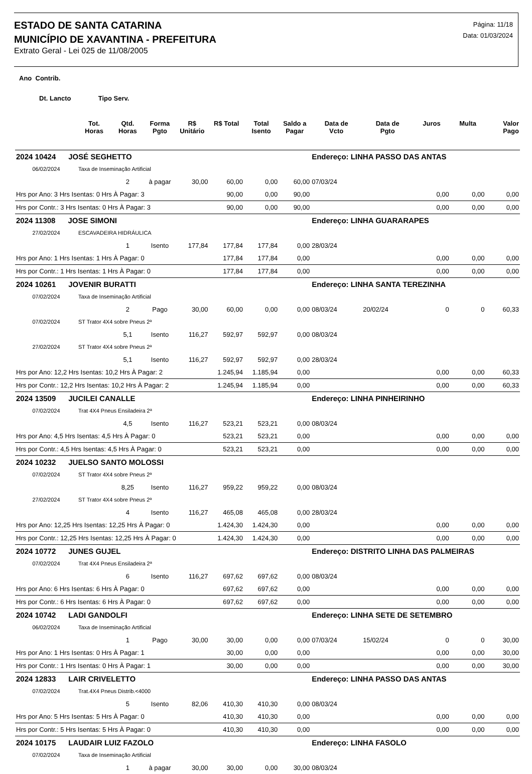ESTADO DE SANTA CATARINA
MUNICÍPIO DE XAVANTINA - PREFEITURA
Extrato Geral - Lei 025 de 11/08/2005
Página: 11/18
Data: 01/03/2024
| Ano Contrib. | | | | | | | | | | | | |
| --- | --- | --- | --- | --- | --- | --- | --- | --- | --- | --- | --- | --- |
| Dt. Lancto Tipo Serv. | | | | | | | | | | | | |
| | Tot. Horas | Qtd. Horas | Forma Pgto | R$ Unitário | R$ Total | Total Isento | Saldo a Pagar | Data de Vcto | Data de Pgto | Juros | Multa | Valor Pago |
| 2024 10424 JOSÉ SEGHETTO | | | | | | | | Endereço: LINHA PASSO DAS ANTAS | | | | |
| 06/02/2024 | Taxa de Inseminação Artificial | | | | | | | | | | | |
| | | 2 | à pagar | 30,00 | 60,00 | 0,00 | 60,00 | 07/03/24 | | | | |
| Hrs por Ano: 3 Hrs Isentas: 0 Hrs À Pagar: 3 | | | | | 90,00 | 0,00 | 90,00 | | | 0,00 | 0,00 | 0,00 |
| Hrs por Contr.: 3 Hrs Isentas: 0 Hrs À Pagar: 3 | | | | | 90,00 | 0,00 | 90,00 | | | 0,00 | 0,00 | 0,00 |
| 2024 11308 JOSE SIMONI | | | | | | | | Endereço: LINHA GUARARAPES | | | | |
| 27/02/2024 | ESCAVADEIRA HIDRÁULICA | | | | | | | | | | | |
| | | 1 | Isento | 177,84 | 177,84 | 177,84 | 0,00 | 28/03/24 | | | | |
| Hrs por Ano: 1 Hrs Isentas: 1 Hrs À Pagar: 0 | | | | | 177,84 | 177,84 | 0,00 | | | 0,00 | 0,00 | 0,00 |
| Hrs por Contr.: 1 Hrs Isentas: 1 Hrs À Pagar: 0 | | | | | 177,84 | 177,84 | 0,00 | | | 0,00 | 0,00 | 0,00 |
| 2024 10261 JOVENIR BURATTI | | | | | | | | Endereço: LINHA SANTA TEREZINHA | | | | |
| 07/02/2024 | Taxa de Inseminação Artificial | | | | | | | | | | | |
| | | 2 | Pago | 30,00 | 60,00 | 0,00 | 0,00 | 08/03/24 | 20/02/24 | 0 | 0 | 60,33 |
| 07/02/2024 | ST Trator 4X4 sobre Pneus 2ª | | | | | | | | | | | |
| | | 5,1 | Isento | 116,27 | 592,97 | 592,97 | 0,00 | 08/03/24 | | | | |
| 27/02/2024 | ST Trator 4X4 sobre Pneus 2ª | | | | | | | | | | | |
| | | 5,1 | Isento | 116,27 | 592,97 | 592,97 | 0,00 | 28/03/24 | | | | |
| Hrs por Ano: 12,2 Hrs Isentas: 10,2 Hrs À Pagar: 2 | | | | | 1.245,94 | 1.185,94 | 0,00 | | | 0,00 | 0,00 | 60,33 |
| Hrs por Contr.: 12,2 Hrs Isentas: 10,2 Hrs À Pagar: 2 | | | | | 1.245,94 | 1.185,94 | 0,00 | | | 0,00 | 0,00 | 60,33 |
| 2024 13509 JUCILEI CANALLE | | | | | | | | Endereço: LINHA PINHEIRINHO | | | | |
| 07/02/2024 | Trat 4X4 Pneus Ensiladeira 2ª | | | | | | | | | | | |
| | | 4,5 | Isento | 116,27 | 523,21 | 523,21 | 0,00 | 08/03/24 | | | | |
| Hrs por Ano: 4,5 Hrs Isentas: 4,5 Hrs À Pagar: 0 | | | | | 523,21 | 523,21 | 0,00 | | | 0,00 | 0,00 | 0,00 |
| Hrs por Contr.: 4,5 Hrs Isentas: 4,5 Hrs À Pagar: 0 | | | | | 523,21 | 523,21 | 0,00 | | | 0,00 | 0,00 | 0,00 |
| 2024 10232 JUELSO SANTO MOLOSSI | | | | | | | | | | | | |
| 07/02/2024 | ST Trator 4X4 sobre Pneus 2ª | | | | | | | | | | | |
| | | 8,25 | Isento | 116,27 | 959,22 | 959,22 | 0,00 | 08/03/24 | | | | |
| 27/02/2024 | ST Trator 4X4 sobre Pneus 2ª | | | | | | | | | | | |
| | | 4 | Isento | 116,27 | 465,08 | 465,08 | 0,00 | 28/03/24 | | | | |
| Hrs por Ano: 12,25 Hrs Isentas: 12,25 Hrs À Pagar: 0 | | | | | 1.424,30 | 1.424,30 | 0,00 | | | 0,00 | 0,00 | 0,00 |
| Hrs por Contr.: 12,25 Hrs Isentas: 12,25 Hrs À Pagar: 0 | | | | | 1.424,30 | 1.424,30 | 0,00 | | | 0,00 | 0,00 | 0,00 |
| 2024 10772 JUNES GUJEL | | | | | | | | Endereço: DISTRITO LINHA DAS PALMEIRAS | | | | |
| 07/02/2024 | Trat 4X4 Pneus Ensiladeira 2ª | | | | | | | | | | | |
| | | 6 | Isento | 116,27 | 697,62 | 697,62 | 0,00 | 08/03/24 | | | | |
| Hrs por Ano: 6 Hrs Isentas: 6 Hrs À Pagar: 0 | | | | | 697,62 | 697,62 | 0,00 | | | 0,00 | 0,00 | 0,00 |
| Hrs por Contr.: 6 Hrs Isentas: 6 Hrs À Pagar: 0 | | | | | 697,62 | 697,62 | 0,00 | | | 0,00 | 0,00 | 0,00 |
| 2024 10742 LADI GANDOLFI | | | | | | | | Endereço: LINHA SETE DE SETEMBRO | | | | |
| 06/02/2024 | Taxa de Inseminação Artificial | | | | | | | | | | | |
| | | 1 | Pago | 30,00 | 30,00 | 0,00 | 0,00 | 07/03/24 | 15/02/24 | 0 | 0 | 30,00 |
| Hrs por Ano: 1 Hrs Isentas: 0 Hrs À Pagar: 1 | | | | | 30,00 | 0,00 | 0,00 | | | 0,00 | 0,00 | 30,00 |
| Hrs por Contr.: 1 Hrs Isentas: 0 Hrs À Pagar: 1 | | | | | 30,00 | 0,00 | 0,00 | | | 0,00 | 0,00 | 30,00 |
| 2024 12833 LAIR CRIVELETTO | | | | | | | | Endereço: LINHA PASSO DAS ANTAS | | | | |
| 07/02/2024 | Trat.4X4 Pneus Distrib.<4000 | | | | | | | | | | | |
| | | 5 | Isento | 82,06 | 410,30 | 410,30 | 0,00 | 08/03/24 | | | | |
| Hrs por Ano: 5 Hrs Isentas: 5 Hrs À Pagar: 0 | | | | | 410,30 | 410,30 | 0,00 | | | 0,00 | 0,00 | 0,00 |
| Hrs por Contr.: 5 Hrs Isentas: 5 Hrs À Pagar: 0 | | | | | 410,30 | 410,30 | 0,00 | | | 0,00 | 0,00 | 0,00 |
| 2024 10175 LAUDAIR LUIZ FAZOLO | | | | | | | | Endereço: LINHA FASOLO | | | | |
| 07/02/2024 | Taxa de Inseminação Artificial | | | | | | | | | | | |
| | | 1 | à pagar | 30,00 | 30,00 | 0,00 | 30,00 | 08/03/24 | | | | |